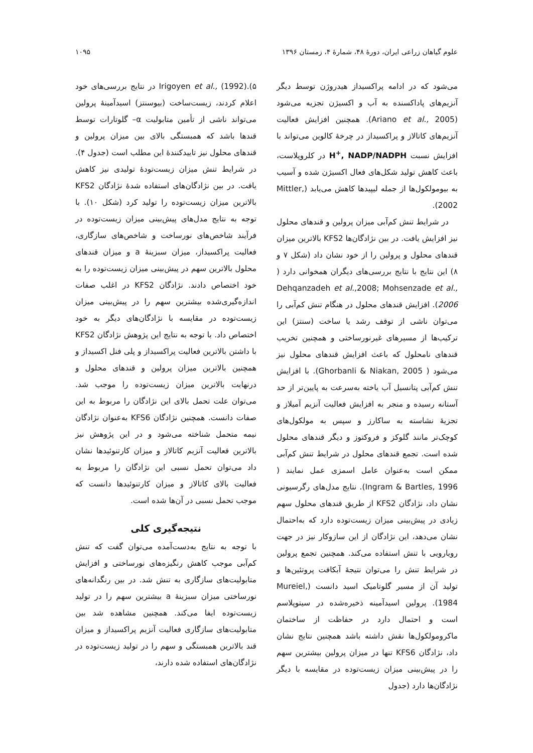علوم گیاهان زراعی ایران، دورهٔ ۴۸، شمارهٔ ۴، زمستان ۱۳۹۶ ۱۰۹۵
می‌شود که در ادامه پراکسیداز هیدروژن توسط دیگر آنزیم‌های پاداکسنده به آب و اکسیژن تجزیه می‌شود (Ariano et al., 2005). همچنین افزایش فعالیت آنزیم‌های کاتالاز و پراکسیداز در چرخهٔ کالوین می‌تواند با افزایش نسبت H<sup>+</sup>, NADP/NADPH در کلروپلاست، باعث کاهش تولید شکل‌های فعال اکسیژن شده و آسیب به بیومولکول‌ها از جمله لیپیدها کاهش می‌یابد (Mittler, 2002).
در شرایط تنش کم‌آبی میزان پرولین و قندهای محلول نیز افزایش یافت. در بین نژادگان‌ها KFS2 بالاترین میزان قندهای محلول و پرولین را از خود نشان داد (شکل ۷ و ۸) این نتایج با نتایج بررسی‌های دیگران همخوانی دارد ( Dehqanzadeh et al.,2008; Mohsenzade et al., 2006). افزایش قندهای محلول در هنگام تنش کم‌آبی را می‌توان ناشی از توقف رشد یا ساخت (سنتز) این ترکیب‌ها از مسیرهای غیرنورساختی و همچنین تخریب قندهای نامحلول که باعث افزایش قندهای محلول نیز می‌شود ( Ghorbanli & Niakan, 2005). با افزایش تنش کم‌آبی پتانسیل آب یاخته به‌سرعت به پایین‌تر از حد آستانه رسیده و منجر به افزایش فعالیت آنزیم آمیلاز و تجزیهٔ نشاسته به ساکارز و سپس به مولکول‌های کوچک‌تر مانند گلوکز و فروکتوز و دیگر قندهای محلول شده است. تجمع قندهای محلول در شرایط تنش کم‌آبی ممکن است به‌عنوان عامل اسمزی عمل نمایند ( Ingram & Bartles, 1996). نتایج مدل‌های رگرسیونی نشان داد، نژادگان KFS2 از طریق قندهای محلول سهم زیادی در پیش‌بینی میزان زیست‌توده دارد که به‌احتمال نشان می‌دهد، این نژادگان از این سازوکار نیز در جهت رویارویی با تنش استفاده می‌کند. همچنین تجمع پرولین در شرایط تنش را می‌توان نتیجهٔ آبکافت پروتئین‌ها و تولید آن از مسیر گلوتامیک اسید دانست (Mureiel, 1984). پرولین اسیدآمینه ذخیره‌شده در سیتوپلاسم است و احتمال دارد در حفاظت از ساختمان ماکرومولکول‌ها نقش داشته باشد همچنین نتایج نشان داد، نژادگان KFS6 تنها در میزان پرولین بیشترین سهم را در پیش‌بینی میزان زیست‌توده در مقایسه با دیگر نژادگان‌ها دارد (جدول
۵).Irigoyen et al., (1992) در نتایج بررسی‌های خود اعلام کردند، زیست‌ساخت (بیوسنتز) اسیدآمینهٔ پرولین می‌تواند ناشی از تأمین متابولیت α– گلوتارات توسط قندها باشد که همبستگی بالای بین میزان پرولین و قندهای محلول نیز تاییدکنندهٔ این مطلب است (جدول ۴). در شرایط تنش میزان زیست‌تودهٔ تولیدی نیز کاهش یافت. در بین نژادگان‌های استفاده شدهٔ نژادگان KFS2 بالاترین میزان زیست‌توده را تولید کرد (شکل ۱۰). با توجه به نتایج مدل‌های پیش‌بینی میزان زیست‌توده در فرآیند شاخص‌های نورساخت و شاخص‌های سازگاری، فعالیت پراکسیداز، میزان سبزینهٔ a و میزان قندهای محلول بالاترین سهم در پیش‌بینی میزان زیست‌توده را به خود اختصاص دادند. نژادگان KFS2 در اغلب صفات اندازه‌گیری‌شده بیشترین سهم را در پیش‌بینی میزان زیست‌توده در مقایسه با نژادگان‌های دیگر به خود اختصاص داد. با توجه به نتایج این پژوهش نژادگان KFS2 با داشتن بالاترین فعالیت پراکسیداز و پلی فنل اکسیداز و همچنین بالاترین میزان پرولین و قندهای محلول و درنهایت بالاترین میزان زیست‌توده را موجب شد. می‌توان علت تحمل بالای این نژادگان را مربوط به این صفات دانست. همچنین نژادگان KFS6 به‌عنوان نژادگان نیمه متحمل شناخته می‌شود و در این پژوهش نیز بالاترین فعالیت آنزیم کاتالاز و میزان کارتنوئیدها نشان داد می‌توان تحمل نسبی این نژادگان را مربوط به فعالیت بالای کاتالاز و میزان کارتنوئیدها دانست که موجب تحمل نسبی در آن‌ها شده است.
نتیجه‌گیری کلی
با توجه به نتایج به‌دست‌آمده می‌توان گفت که تنش کم‌آبی موجب کاهش رنگیزه‌های نورساختی و افزایش متابولیت‌های سازگاری به تنش شد. در بین رنگدانه‌های نورساختی میزان سبزینهٔ a بیشترین سهم را در تولید زیست‌توده ایفا می‌کند. همچنین مشاهده شد بین متابولیت‌های سازگاری فعالیت آنزیم پراکسیداز و میزان قند بالاترین همبستگی و سهم را در تولید زیست‌توده در نژادگان‌های استفاده شده دارند،